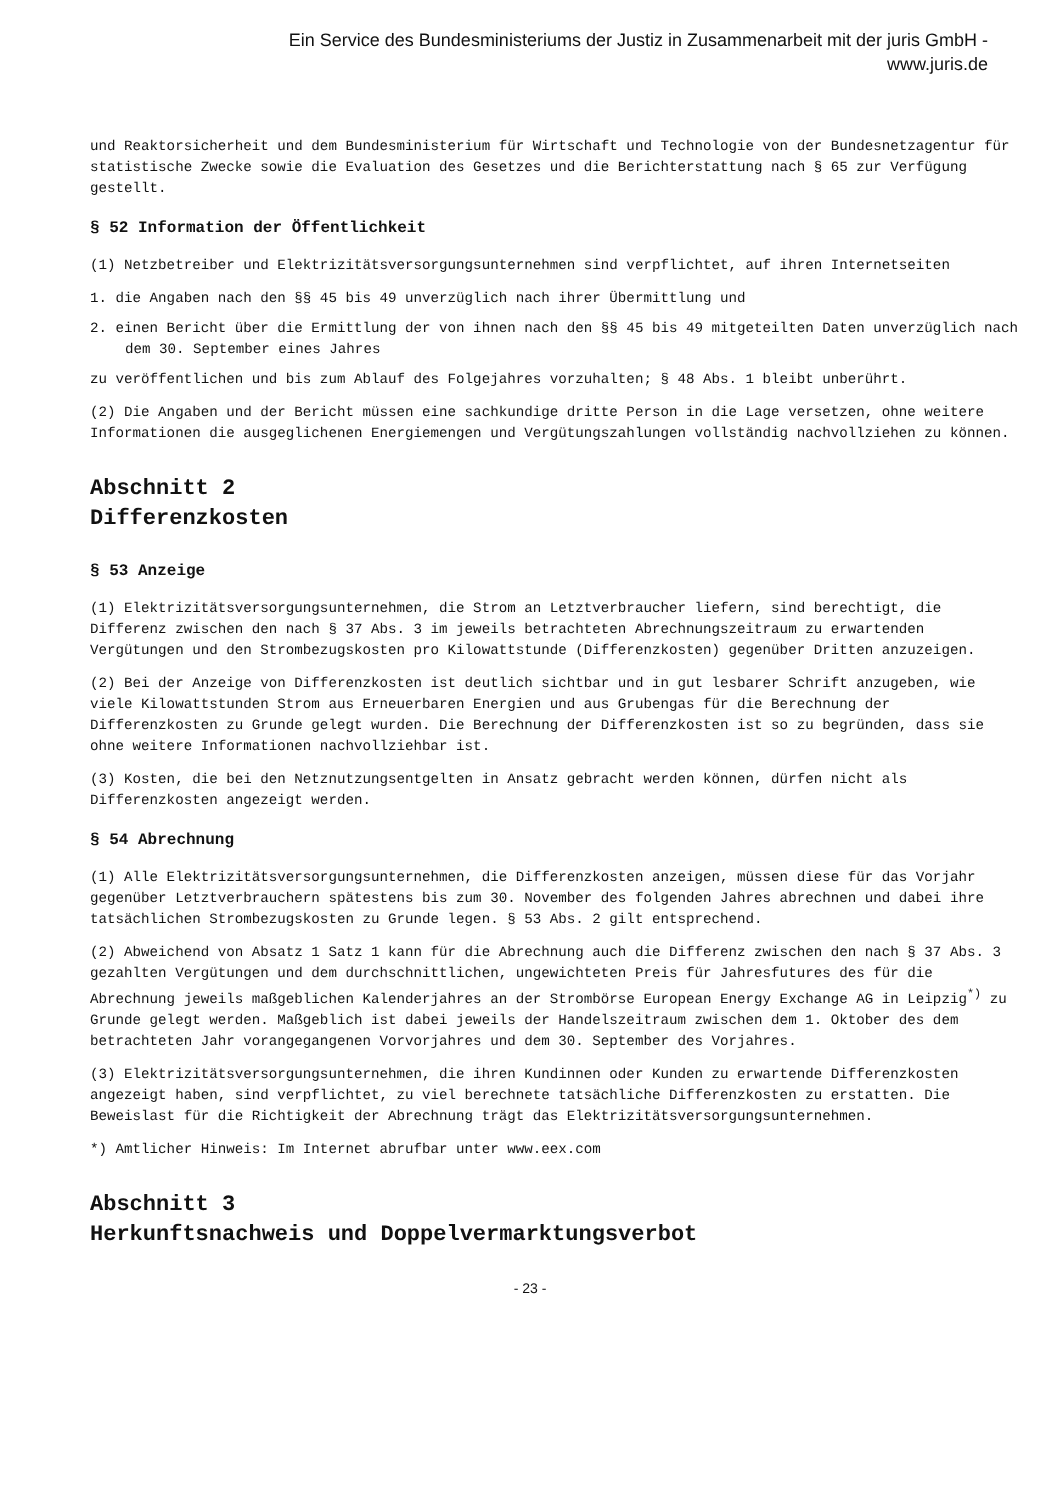Ein Service des Bundesministeriums der Justiz in Zusammenarbeit mit der juris GmbH -
www.juris.de
und Reaktorsicherheit und dem Bundesministerium für Wirtschaft und Technologie von der Bundesnetzagentur für statistische Zwecke sowie die Evaluation des Gesetzes und die Berichterstattung nach § 65 zur Verfügung gestellt.
§ 52 Information der Öffentlichkeit
(1) Netzbetreiber und Elektrizitätsversorgungsunternehmen sind verpflichtet, auf ihren Internetseiten
1. die Angaben nach den §§ 45 bis 49 unverzüglich nach ihrer Übermittlung und
2. einen Bericht über die Ermittlung der von ihnen nach den §§ 45 bis 49 mitgeteilten Daten unverzüglich nach dem 30. September eines Jahres
zu veröffentlichen und bis zum Ablauf des Folgejahres vorzuhalten; § 48 Abs. 1 bleibt unberührt.
(2) Die Angaben und der Bericht müssen eine sachkundige dritte Person in die Lage versetzen, ohne weitere Informationen die ausgeglichenen Energiemengen und Vergütungszahlungen vollständig nachvollziehen zu können.
Abschnitt 2
Differenzkosten
§ 53 Anzeige
(1) Elektrizitätsversorgungsunternehmen, die Strom an Letztverbraucher liefern, sind berechtigt, die Differenz zwischen den nach § 37 Abs. 3 im jeweils betrachteten Abrechnungszeitraum zu erwartenden Vergütungen und den Strombezugskosten pro Kilowattstunde (Differenzkosten) gegenüber Dritten anzuzeigen.
(2) Bei der Anzeige von Differenzkosten ist deutlich sichtbar und in gut lesbarer Schrift anzugeben, wie viele Kilowattstunden Strom aus Erneuerbaren Energien und aus Grubengas für die Berechnung der Differenzkosten zu Grunde gelegt wurden. Die Berechnung der Differenzkosten ist so zu begründen, dass sie ohne weitere Informationen nachvollziehbar ist.
(3) Kosten, die bei den Netznutzungsentgelten in Ansatz gebracht werden können, dürfen nicht als Differenzkosten angezeigt werden.
§ 54 Abrechnung
(1) Alle Elektrizitätsversorgungsunternehmen, die Differenzkosten anzeigen, müssen diese für das Vorjahr gegenüber Letztverbrauchern spätestens bis zum 30. November des folgenden Jahres abrechnen und dabei ihre tatsächlichen Strombezugskosten zu Grunde legen. § 53 Abs. 2 gilt entsprechend.
(2) Abweichend von Absatz 1 Satz 1 kann für die Abrechnung auch die Differenz zwischen den nach § 37 Abs. 3 gezahlten Vergütungen und dem durchschnittlichen, ungewichteten Preis für Jahresfutures des für die Abrechnung jeweils maßgeblichen Kalenderjahres an der Strombörse European Energy Exchange AG in Leipzig<sup>*)</sup> zu Grunde gelegt werden. Maßgeblich ist dabei jeweils der Handelszeitraum zwischen dem 1. Oktober des dem betrachteten Jahr vorangegangenen Vorvorjahres und dem 30. September des Vorjahres.
(3) Elektrizitätsversorgungsunternehmen, die ihren Kundinnen oder Kunden zu erwartende Differenzkosten angezeigt haben, sind verpflichtet, zu viel berechnete tatsächliche Differenzkosten zu erstatten. Die Beweislast für die Richtigkeit der Abrechnung trägt das Elektrizitätsversorgungsunternehmen.
*) Amtlicher Hinweis: Im Internet abrufbar unter www.eex.com
Abschnitt 3
Herkunftsnachweis und Doppelvermarktungsverbot
- 23 -